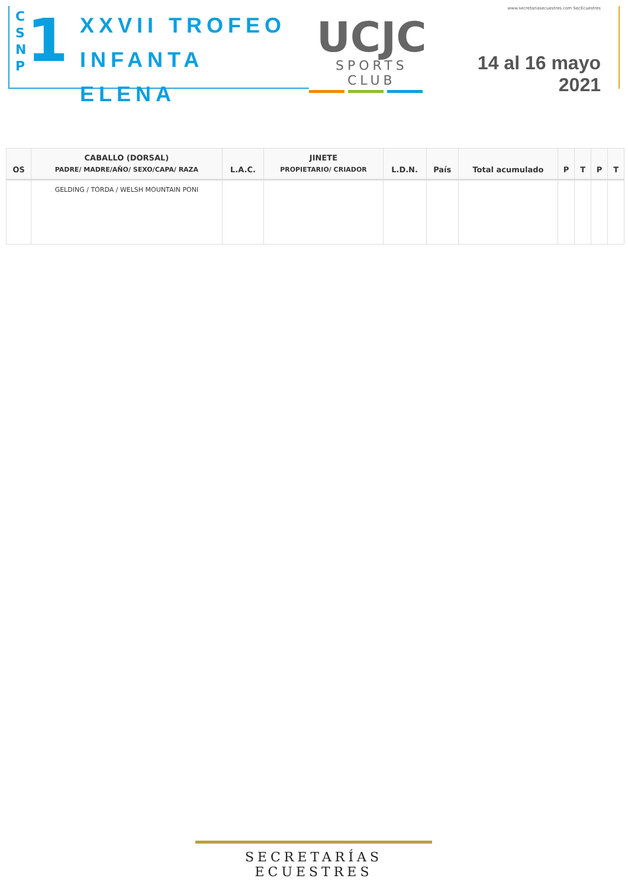C S N P
1
XXVII TROFEO
INFANTA ELENA
UCJC
SPORTS CLUB
www.secretariasecuestres.com SecEcuestres
14 al 16 mayo 2021
| OS | CABALLO (DORSAL) PADRE/ MADRE/AÑO/ SEXO/CAPA/ RAZA | L.A.C. | JINETE PROPIETARIO/ CRIADOR | L.D.N. | País | Total acumulado | P | T | P | T |
| --- | --- | --- | --- | --- | --- | --- | --- | --- | --- | --- |
| | GELDING / TORDA / WELSH MOUNTAIN PONI | | | | | | | | | |
SECRETARÍAS ECUESTRES